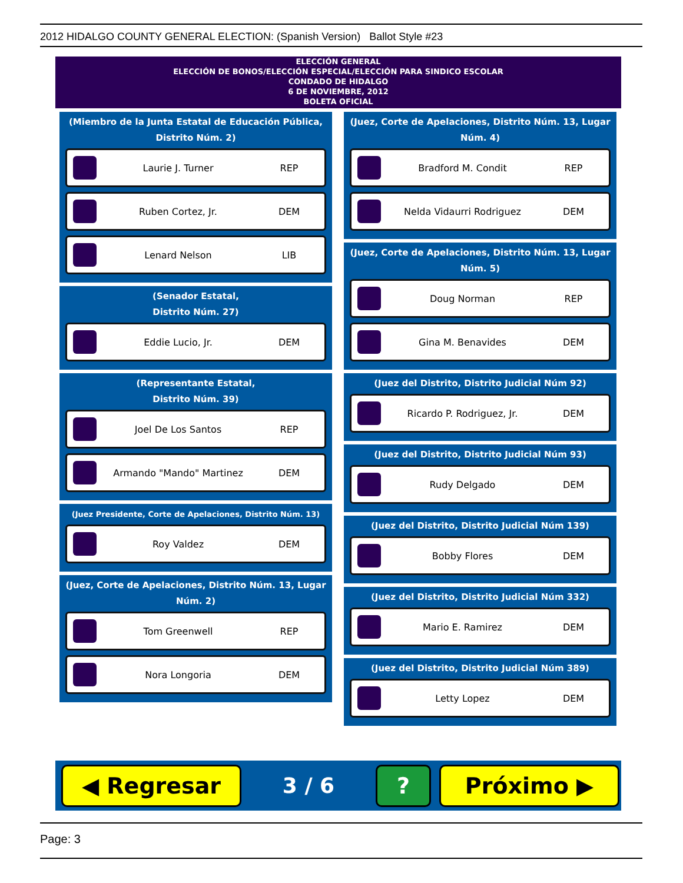2012 HIDALGO COUNTY GENERAL ELECTION: (Spanish Version) Ballot Style #23
ELECCIÓN GENERAL
ELECCIÓN DE BONOS/ELECCIÓN ESPECIAL/ELECCIÓN PARA SINDICO ESCOLAR
CONDADO DE HIDALGO
6 DE NOVIEMBRE, 2012
BOLETA OFICIAL
(Miembro de la Junta Estatal de Educación Pública, Distrito Núm. 2)
Laurie J. Turner REP
Ruben Cortez, Jr. DEM
Lenard Nelson LIB
(Senador Estatal,
Distrito Núm. 27)
Eddie Lucio, Jr. DEM
(Representante Estatal,
Distrito Núm. 39)
Joel De Los Santos REP
Armando "Mando" Martinez DEM
(Juez Presidente, Corte de Apelaciones, Distrito Núm. 13)
Roy Valdez DEM
(Juez, Corte de Apelaciones, Distrito Núm. 13, Lugar Núm. 2)
Tom Greenwell REP
Nora Longoria DEM
(Juez, Corte de Apelaciones, Distrito Núm. 13, Lugar Núm. 4)
Bradford M. Condit REP
Nelda Vidaurri Rodriguez DEM
(Juez, Corte de Apelaciones, Distrito Núm. 13, Lugar Núm. 5)
Doug Norman REP
Gina M. Benavides DEM
(Juez del Distrito, Distrito Judicial Núm 92)
Ricardo P. Rodriguez, Jr. DEM
(Juez del Distrito, Distrito Judicial Núm 93)
Rudy Delgado DEM
(Juez del Distrito, Distrito Judicial Núm 139)
Bobby Flores DEM
(Juez del Distrito, Distrito Judicial Núm 332)
Mario E. Ramirez DEM
(Juez del Distrito, Distrito Judicial Núm 389)
Letty Lopez DEM
◀ Regresar
3 / 6
? Próximo ▶
Page: 3